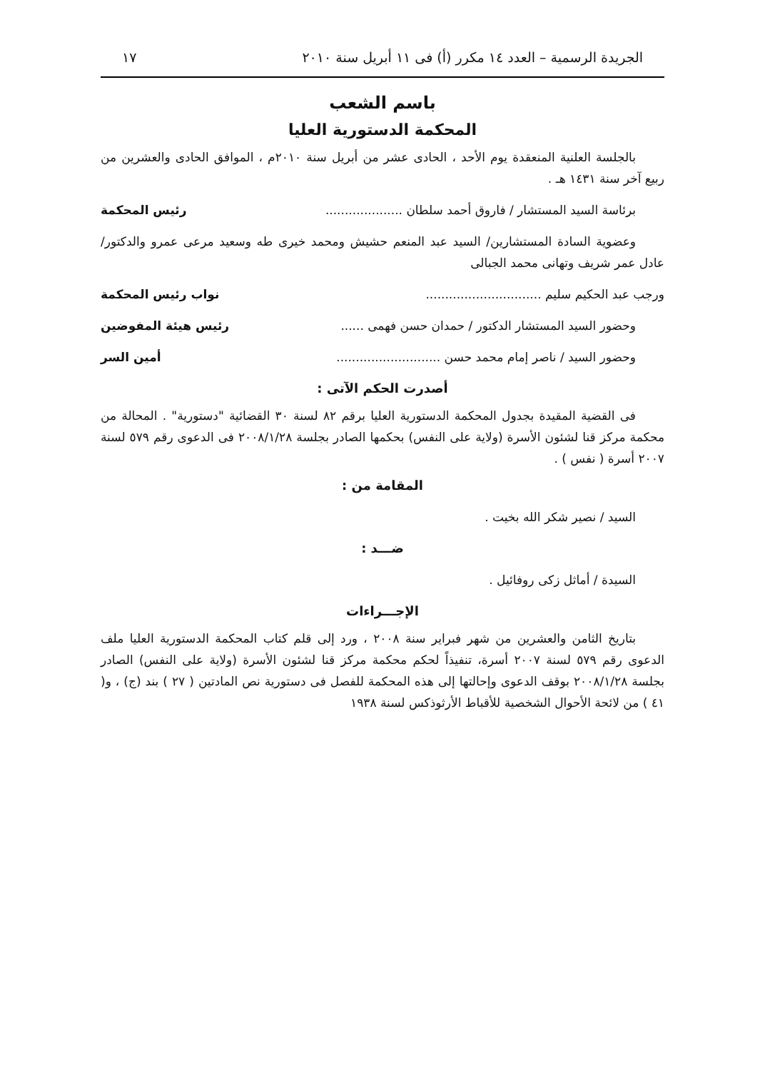الجريدة الرسمية – العدد ١٤ مكرر (أ) فى ١١ أبريل سنة ٢٠١٠ ١٧
باسم الشعب
المحكمة الدستورية العليا
بالجلسة العلنية المنعقدة يوم الأحد ، الحادى عشر من أبريل سنة ٢٠١٠م ، الموافق الحادى والعشرين من ربيع آخر سنة ١٤٣١ هـ .
برئاسة السيد المستشار / فاروق أحمد سلطان .................... رئيس المحكمة
وعضوية السادة المستشارين/ السيد عبد المنعم حشيش ومحمد خيرى طه وسعيد مرعى عمرو والدكتور/ عادل عمر شريف وتهانى محمد الجبالى
ورجب عبد الحكيم سليم .............................. نواب رئيس المحكمة
وحضور السيد المستشار الدكتور / حمدان حسن فهمى ...... رئيس هيئة المفوضين
وحضور السيد / ناصر إمام محمد حسن ........................... أمين السر
أصدرت الحكم الآتى :
فى القضية المقيدة بجدول المحكمة الدستورية العليا برقم ٨٢ لسنة ٣٠ القضائية "دستورية" . المحالة من محكمة مركز قنا لشئون الأسرة (ولاية على النفس) بحكمها الصادر بجلسة ٢٠٠٨/١/٢٨ فى الدعوى رقم ٥٧٩ لسنة ٢٠٠٧ أسرة ( نفس ) .
المقامة من :
السيد / نصير شكر الله بخيت .
ضـــد :
السيدة / أماثل زكى روفائيل .
الإجـــراءات
بتاريخ الثامن والعشرين من شهر فبراير سنة ٢٠٠٨ ، ورد إلى قلم كتاب المحكمة الدستورية العليا ملف الدعوى رقم ٥٧٩ لسنة ٢٠٠٧ أسرة، تنفيذاً لحكم محكمة مركز قنا لشئون الأسرة (ولاية على النفس) الصادر بجلسة ٢٠٠٨/١/٢٨ بوقف الدعوى وإحالتها إلى هذه المحكمة للفصل فى دستورية نص المادتين ( ٢٧ ) بند (ج) ، و( ٤١ ) من لائحة الأحوال الشخصية للأقباط الأرثوذكس لسنة ١٩٣٨